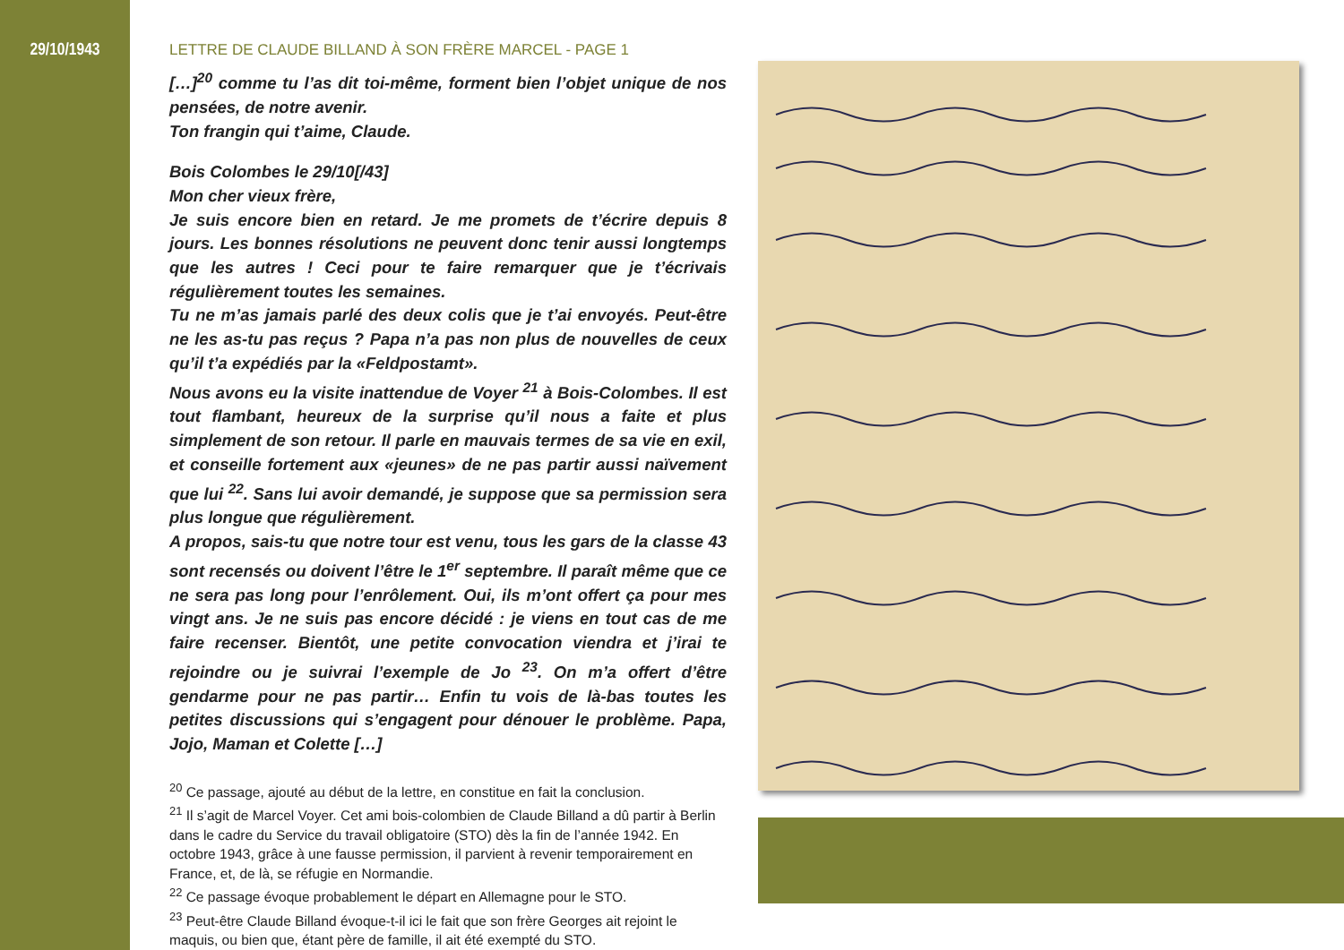29/10/1943
LETTRE DE CLAUDE BILLAND À SON FRÈRE MARCEL - PAGE 1
[…]<sup>20</sup> comme tu l’as dit toi-même, forment bien l’objet unique de nos pensées, de notre avenir.
Ton frangin qui t’aime, Claude.
Bois Colombes le 29/10[/43]
Mon cher vieux frère,
Je suis encore bien en retard. Je me promets de t’écrire depuis 8 jours. Les bonnes résolutions ne peuvent donc tenir aussi longtemps que les autres ! Ceci pour te faire remarquer que je t’écrivais régulièrement toutes les semaines.
Tu ne m’as jamais parlé des deux colis que je t’ai envoyés. Peut-être ne les as-tu pas reçus ? Papa n’a pas non plus de nouvelles de ceux qu’il t’a expédiés par la «Feldpostamt».
Nous avons eu la visite inattendue de Voyer <sup>21</sup> à Bois-Colombes. Il est tout flambant, heureux de la surprise qu’il nous a faite et plus simplement de son retour. Il parle en mauvais termes de sa vie en exil, et conseille fortement aux «jeunes» de ne pas partir aussi naïvement que lui <sup>22</sup>. Sans lui avoir demandé, je suppose que sa permission sera plus longue que régulièrement.
A propos, sais-tu que notre tour est venu, tous les gars de la classe 43 sont recensés ou doivent l’être le 1<sup>er</sup> septembre. Il paraît même que ce ne sera pas long pour l’enrôlement. Oui, ils m’ont offert ça pour mes vingt ans. Je ne suis pas encore décidé : je viens en tout cas de me faire recenser. Bientôt, une petite convocation viendra et j’irai te rejoindre ou je suivrai l’exemple de Jo <sup>23</sup>. On m’a offert d’être gendarme pour ne pas partir… Enfin tu vois de là-bas toutes les petites discussions qui s’engagent pour dénouer le problème. Papa, Jojo, Maman et Colette […]
<sup>20</sup> Ce passage, ajouté au début de la lettre, en constitue en fait la conclusion.
<sup>21</sup> Il s’agit de Marcel Voyer. Cet ami bois-colombien de Claude Billand a dû partir à Berlin dans le cadre du Service du travail obligatoire (STO) dès la fin de l’année 1942. En octobre 1943, grâce à une fausse permission, il parvient à revenir temporairement en France, et, de là, se réfugie en Normandie.
<sup>22</sup> Ce passage évoque probablement le départ en Allemagne pour le STO.
<sup>23</sup> Peut-être Claude Billand évoque-t-il ici le fait que son frère Georges ait rejoint le maquis, ou bien que, étant père de famille, il ait été exempté du STO.